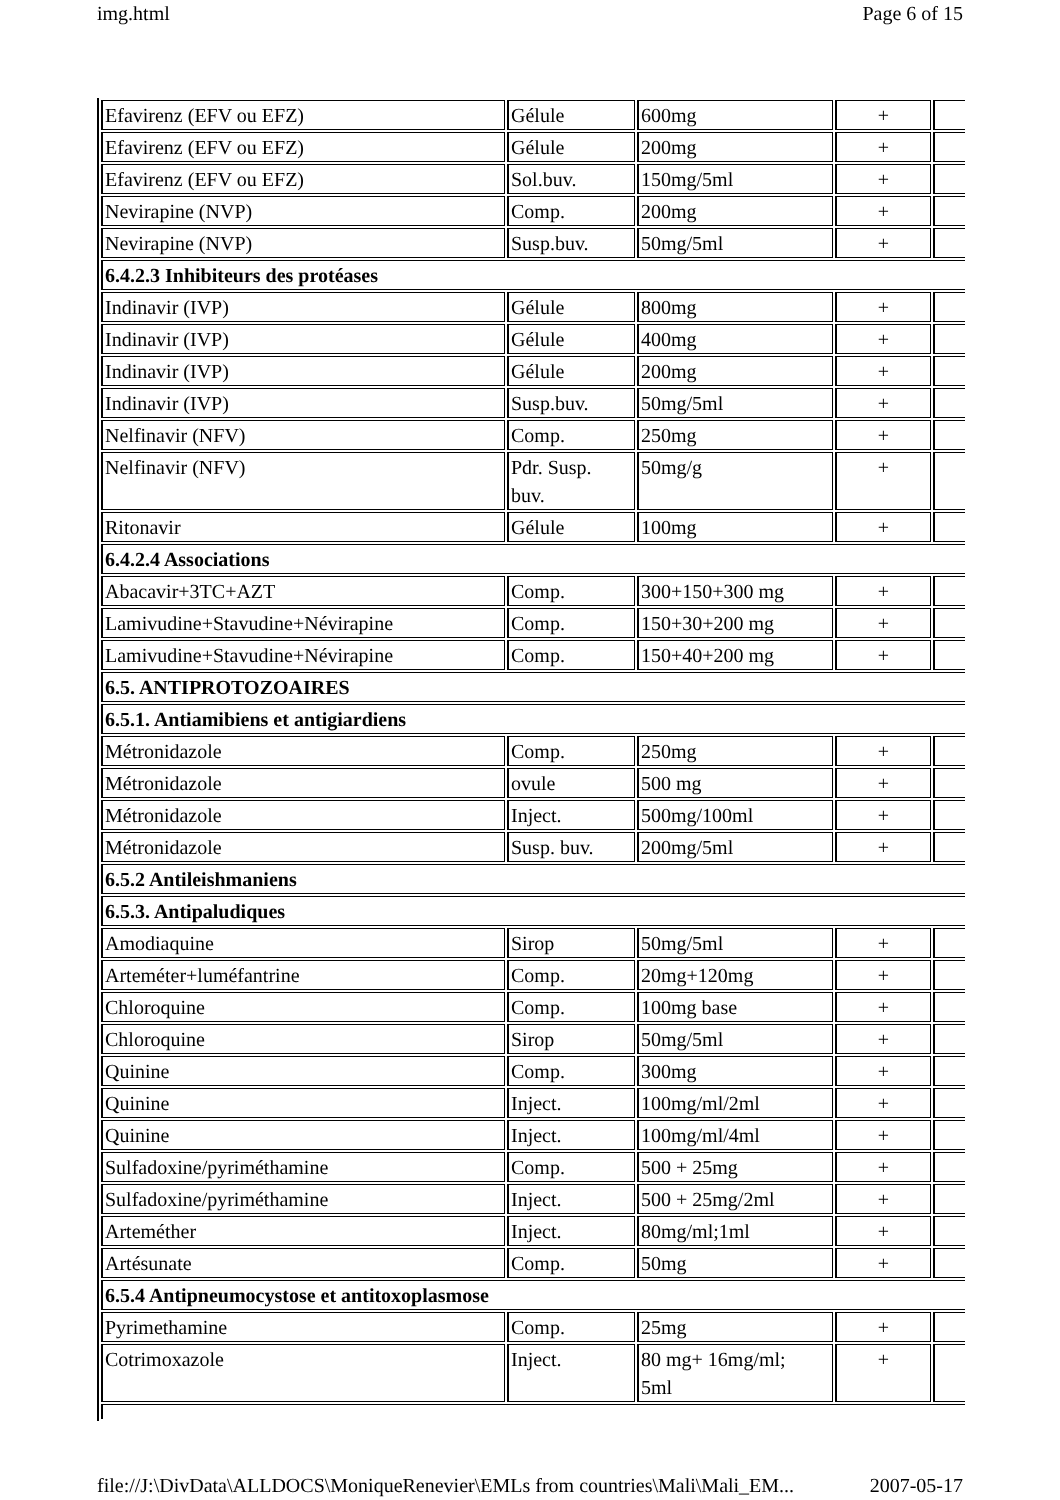img.html Page 6 of 15
| Efavirenz (EFV ou EFZ) | Gélule | 600mg | + | |
| Efavirenz (EFV ou EFZ) | Gélule | 200mg | + | |
| Efavirenz (EFV ou EFZ) | Sol.buv. | 150mg/5ml | + | |
| Nevirapine (NVP) | Comp. | 200mg | + | |
| Nevirapine (NVP) | Susp.buv. | 50mg/5ml | + | |
| 6.4.2.3 Inhibiteurs des protéases | | | | |
| Indinavir (IVP) | Gélule | 800mg | + | |
| Indinavir (IVP) | Gélule | 400mg | + | |
| Indinavir (IVP) | Gélule | 200mg | + | |
| Indinavir (IVP) | Susp.buv. | 50mg/5ml | + | |
| Nelfinavir (NFV) | Comp. | 250mg | + | |
| Nelfinavir (NFV) | Pdr. Susp. buv. | 50mg/g | + | |
| Ritonavir | Gélule | 100mg | + | |
| 6.4.2.4 Associations | | | | |
| Abacavir+3TC+AZT | Comp. | 300+150+300 mg | + | |
| Lamivudine+Stavudine+Névirapine | Comp. | 150+30+200 mg | + | |
| Lamivudine+Stavudine+Névirapine | Comp. | 150+40+200 mg | + | |
| 6.5. ANTIPROTOZOAIRES | | | | |
| 6.5.1. Antiamibiens et antigiardiens | | | | |
| Métronidazole | Comp. | 250mg | + | |
| Métronidazole | ovule | 500 mg | + | |
| Métronidazole | Inject. | 500mg/100ml | + | |
| Métronidazole | Susp. buv. | 200mg/5ml | + | |
| 6.5.2 Antileishmaniens | | | | |
| 6.5.3. Antipaludiques | | | | |
| Amodiaquine | Sirop | 50mg/5ml | + | |
| Arteméter+luméfantrine | Comp. | 20mg+120mg | + | |
| Chloroquine | Comp. | 100mg base | + | |
| Chloroquine | Sirop | 50mg/5ml | + | |
| Quinine | Comp. | 300mg | + | |
| Quinine | Inject. | 100mg/ml/2ml | + | |
| Quinine | Inject. | 100mg/ml/4ml | + | |
| Sulfadoxine/pyriméthamine | Comp. | 500 + 25mg | + | |
| Sulfadoxine/pyriméthamine | Inject. | 500 + 25mg/2ml | + | |
| Arteméther | Inject. | 80mg/ml;1ml | + | |
| Artésunate | Comp. | 50mg | + | |
| 6.5.4 Antipneumocystose et antitoxoplasmose | | | | |
| Pyrimethamine | Comp. | 25mg | + | |
| Cotrimoxazole | Inject. | 80 mg+ 16mg/ml; 5ml | + | |
file://J:\DivData\ALLDOCS\MoniqueRenevier\EMLs from countries\Mali\Mali_EM... 2007-05-17